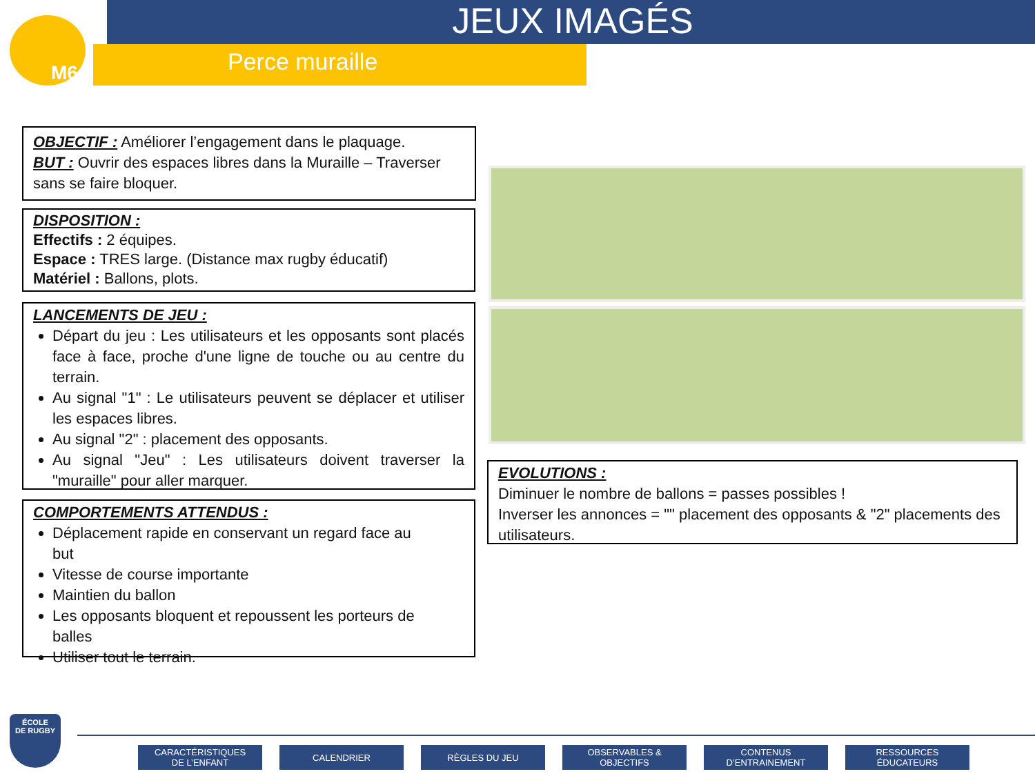M6 JEUX IMAGÉS
Perce muraille
OBJECTIF : Améliorer l’engagement dans le plaquage.
BUT : Ouvrir des espaces libres dans la Muraille – Traverser sans se faire bloquer.
DISPOSITION :
Effectifs : 2 équipes.
Espace : TRES large. (Distance max rugby éducatif)
Matériel : Ballons, plots.
LANCEMENTS DE JEU :
Départ du jeu : Les utilisateurs et les opposants sont placés face à face, proche d'une ligne de touche ou au centre du terrain.
Au signal "1" : Le utilisateurs peuvent se déplacer et utiliser les espaces libres.
Au signal "2" : placement des opposants.
Au signal "Jeu" : Les utilisateurs doivent traverser la "muraille" pour aller marquer.
COMPORTEMENTS ATTENDUS :
Déplacement rapide en conservant un regard face au but
Vitesse de course importante
Maintien du ballon
Les opposants bloquent et repoussent les porteurs de balles
Utiliser tout le terrain.
EVOLUTIONS :
Diminuer le nombre de ballons = passes possibles !
Inverser les annonces = "" placement des opposants & "2" placements des utilisateurs.
ÉCOLE
DE RUGBY
CARACTÉRISTIQUES
DE L’ENFANT
CALENDRIER RÈGLES DU JEU OBSERVABLES &
OBJECTIFS
CONTENUS
D’ENTRAINEMENT
RESSOURCES
ÉDUCATEURS